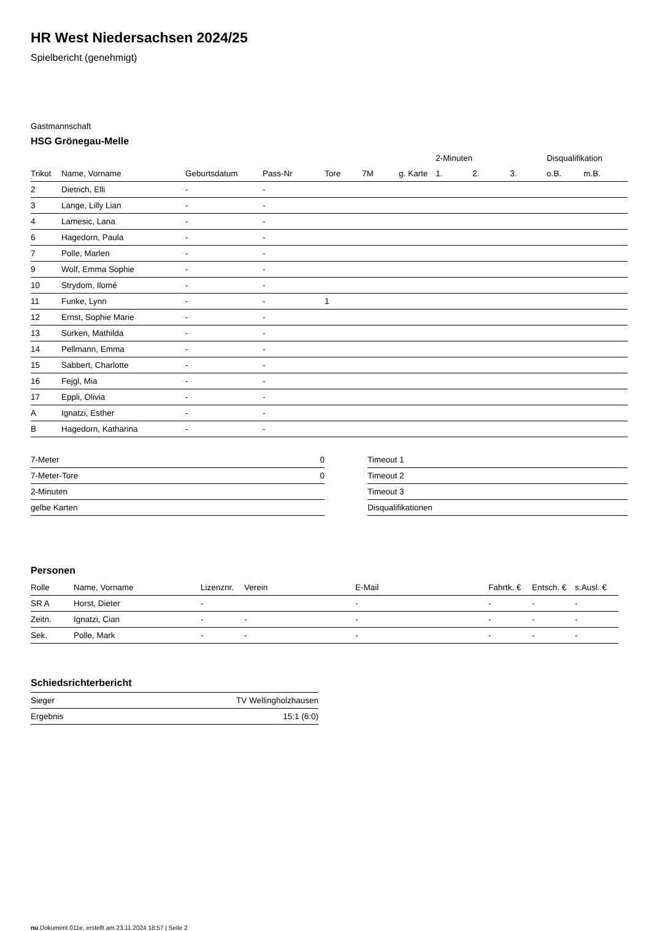HR West Niedersachsen 2024/25
Spielbericht (genehmigt)
Gastmannschaft
HSG Grönegau-Melle
| | | | | | | | 2-Minuten | | | Disqualifikation | |
| --- | --- | --- | --- | --- | --- | --- | --- | --- | --- | --- | --- |
| Trikot | Name, Vorname | Geburtsdatum | Pass-Nr | Tore | 7M | g. Karte | 1. | 2. | 3. | o.B. | m.B. |
| 2 | Dietrich, Elli | - | - | | | | | | | | |
| 3 | Lange, Lilly Lian | - | - | | | | | | | | |
| 4 | Lamesic, Lana | - | - | | | | | | | | |
| 6 | Hagedorn, Paula | - | - | | | | | | | | |
| 7 | Polle, Marlen | - | - | | | | | | | | |
| 9 | Wolf, Emma Sophie | - | - | | | | | | | | |
| 10 | Strydom, Ilomé | - | - | | | | | | | | |
| 11 | Funke, Lynn | - | - | 1 | | | | | | | |
| 12 | Ernst, Sophie Marie | - | - | | | | | | | | |
| 13 | Sürken, Mathilda | - | - | | | | | | | | |
| 14 | Pellmann, Emma | - | - | | | | | | | | |
| 15 | Sabbert, Charlotte | - | - | | | | | | | | |
| 16 | Fejgl, Mia | - | - | | | | | | | | |
| 17 | Eppli, Olivia | - | - | | | | | | | | |
| A | Ignatzi, Esther | - | - | | | | | | | | |
| B | Hagedorn, Katharina | - | - | | | | | | | | |
| 7-Meter | 0 |
| 7-Meter-Tore | 0 |
| 2-Minuten | |
| gelbe Karten | |
| Timeout 1 |
| Timeout 2 |
| Timeout 3 |
| Disqualifikationen |
Personen
| Rolle | Name, Vorname | Lizenznr. | Verein | E-Mail | Fahrtk. € | Entsch. € | s.Ausl. € |
| --- | --- | --- | --- | --- | --- | --- | --- |
| SR A | Horst, Dieter | - | | - | - | - | - |
| Zeitn. | Ignatzi, Cian | - | - | - | - | - | - |
| Sek. | Polle, Mark | - | - | - | - | - | - |
Schiedsrichterbericht
| Sieger | TV Wellingholzhausen |
| Ergebnis | 15:1 (6:0) |
nu.Dokument 011e, erstellt am 23.11.2024 18:57 | Seite 2